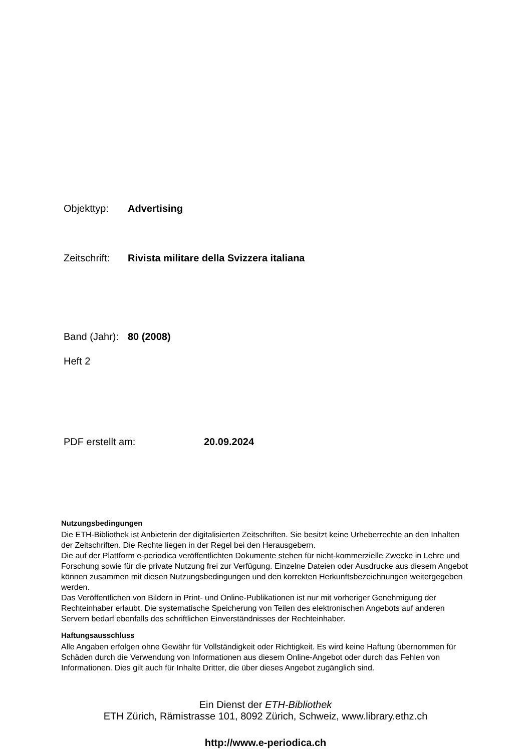Objekttyp: Advertising
Zeitschrift: Rivista militare della Svizzera italiana
Band (Jahr): 80 (2008)
Heft 2
PDF erstellt am: 20.09.2024
Nutzungsbedingungen
Die ETH-Bibliothek ist Anbieterin der digitalisierten Zeitschriften. Sie besitzt keine Urheberrechte an den Inhalten der Zeitschriften. Die Rechte liegen in der Regel bei den Herausgebern.
Die auf der Plattform e-periodica veröffentlichten Dokumente stehen für nicht-kommerzielle Zwecke in Lehre und Forschung sowie für die private Nutzung frei zur Verfügung. Einzelne Dateien oder Ausdrucke aus diesem Angebot können zusammen mit diesen Nutzungsbedingungen und den korrekten Herkunftsbezeichnungen weitergegeben werden.
Das Veröffentlichen von Bildern in Print- und Online-Publikationen ist nur mit vorheriger Genehmigung der Rechteinhaber erlaubt. Die systematische Speicherung von Teilen des elektronischen Angebots auf anderen Servern bedarf ebenfalls des schriftlichen Einverständnisses der Rechteinhaber.
Haftungsausschluss
Alle Angaben erfolgen ohne Gewähr für Vollständigkeit oder Richtigkeit. Es wird keine Haftung übernommen für Schäden durch die Verwendung von Informationen aus diesem Online-Angebot oder durch das Fehlen von Informationen. Dies gilt auch für Inhalte Dritter, die über dieses Angebot zugänglich sind.
Ein Dienst der ETH-Bibliothek
ETH Zürich, Rämistrasse 101, 8092 Zürich, Schweiz, www.library.ethz.ch
http://www.e-periodica.ch